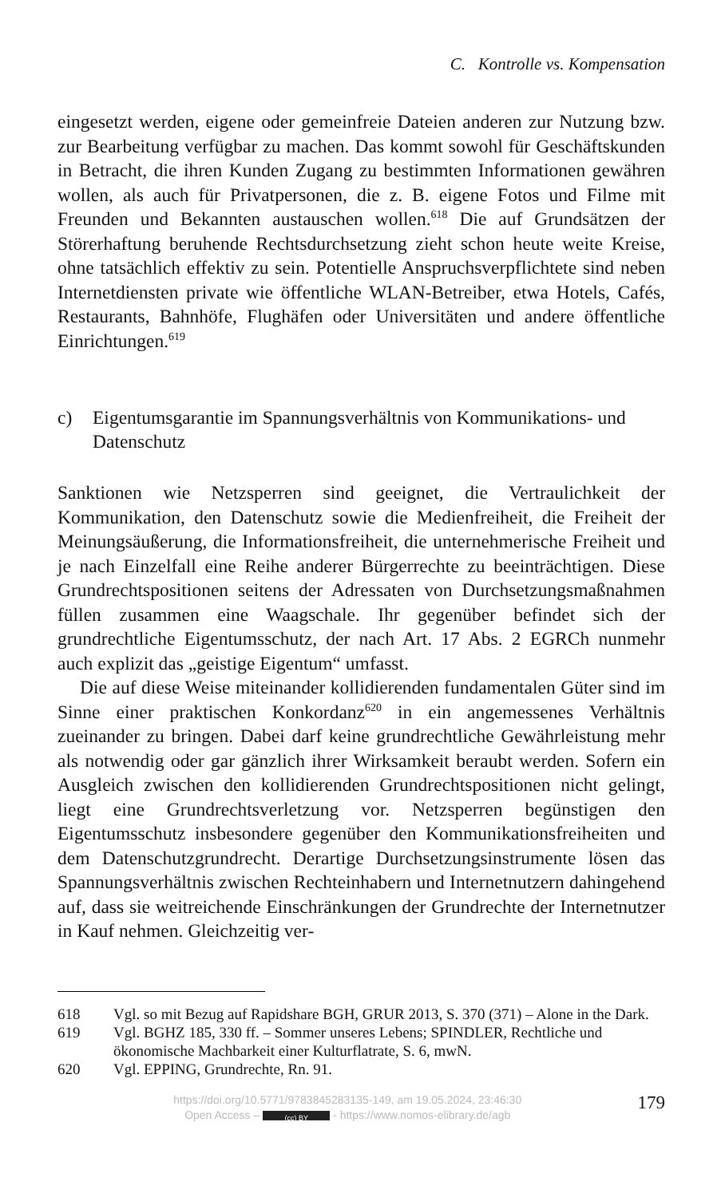C. Kontrolle vs. Kompensation
eingesetzt werden, eigene oder gemeinfreie Dateien anderen zur Nutzung bzw. zur Bearbeitung verfügbar zu machen. Das kommt sowohl für Geschäftskunden in Betracht, die ihren Kunden Zugang zu bestimmten Informationen gewähren wollen, als auch für Privatpersonen, die z. B. eigene Fotos und Filme mit Freunden und Bekannten austauschen wollen.<sup>618</sup> Die auf Grundsätzen der Störerhaftung beruhende Rechtsdurchsetzung zieht schon heute weite Kreise, ohne tatsächlich effektiv zu sein. Potentielle Anspruchsverpflichtete sind neben Internetdiensten private wie öffentliche WLAN-Betreiber, etwa Hotels, Cafés, Restaurants, Bahnhöfe, Flughäfen oder Universitäten und andere öffentliche Einrichtungen.<sup>619</sup>
c) Eigentumsgarantie im Spannungsverhältnis von Kommunikations- und Datenschutz
Sanktionen wie Netzsperren sind geeignet, die Vertraulichkeit der Kommunikation, den Datenschutz sowie die Medienfreiheit, die Freiheit der Meinungsäußerung, die Informationsfreiheit, die unternehmerische Freiheit und je nach Einzelfall eine Reihe anderer Bürgerrechte zu beeinträchtigen. Diese Grundrechtspositionen seitens der Adressaten von Durchsetzungsmaßnahmen füllen zusammen eine Waagschale. Ihr gegenüber befindet sich der grundrechtliche Eigentumsschutz, der nach Art. 17 Abs. 2 EGRCh nunmehr auch explizit das „geistige Eigentum“ umfasst.
Die auf diese Weise miteinander kollidierenden fundamentalen Güter sind im Sinne einer praktischen Konkordanz<sup>620</sup> in ein angemessenes Verhältnis zueinander zu bringen. Dabei darf keine grundrechtliche Gewährleistung mehr als notwendig oder gar gänzlich ihrer Wirksamkeit beraubt werden. Sofern ein Ausgleich zwischen den kollidierenden Grundrechtspositionen nicht gelingt, liegt eine Grundrechtsverletzung vor. Netzsperren begünstigen den Eigentumsschutz insbesondere gegenüber den Kommunikationsfreiheiten und dem Datenschutzgrundrecht. Derartige Durchsetzungsinstrumente lösen das Spannungsverhältnis zwischen Rechteinhabern und Internetnutzern dahingehend auf, dass sie weitreichende Einschränkungen der Grundrechte der Internetnutzer in Kauf nehmen. Gleichzeitig ver-
618 Vgl. so mit Bezug auf Rapidshare BGH, GRUR 2013, S. 370 (371) – Alone in the Dark.
619 Vgl. BGHZ 185, 330 ff. – Sommer unseres Lebens; SPINDLER, Rechtliche und ökonomische Machbarkeit einer Kulturflatrate, S. 6, mwN.
620 Vgl. EPPING, Grundrechte, Rn. 91.
https://doi.org/10.5771/9783845283135-149, am 19.05.2024, 23:46:30
Open Access – (cc) BY - https://www.nomos-elibrary.de/agb
179